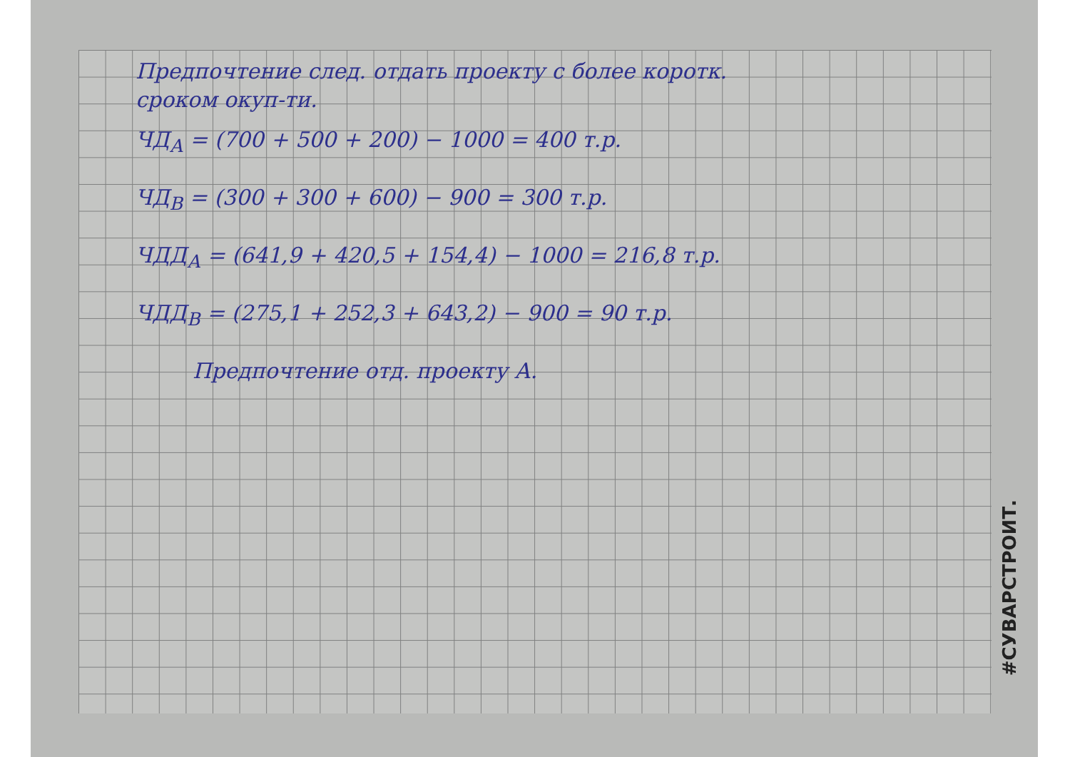Предпочтение след. отдать проекту с более коротк.
сроком окуп-ти.
ЧД<sub>А</sub> = (700 + 500 + 200) − 1000 = 400 т.р.
ЧД<sub>В</sub> = (300 + 300 + 600) − 900 = 300 т.р.
ЧДД<sub>А</sub> = (641,9 + 420,5 + 154,4) − 1000 = 216,8 т.р.
ЧДД<sub>В</sub> = (275,1 + 252,3 + 643,2) − 900 = 90 т.р.
Предпочтение отд. проекту А.
#СУВАРСТРОИТ.